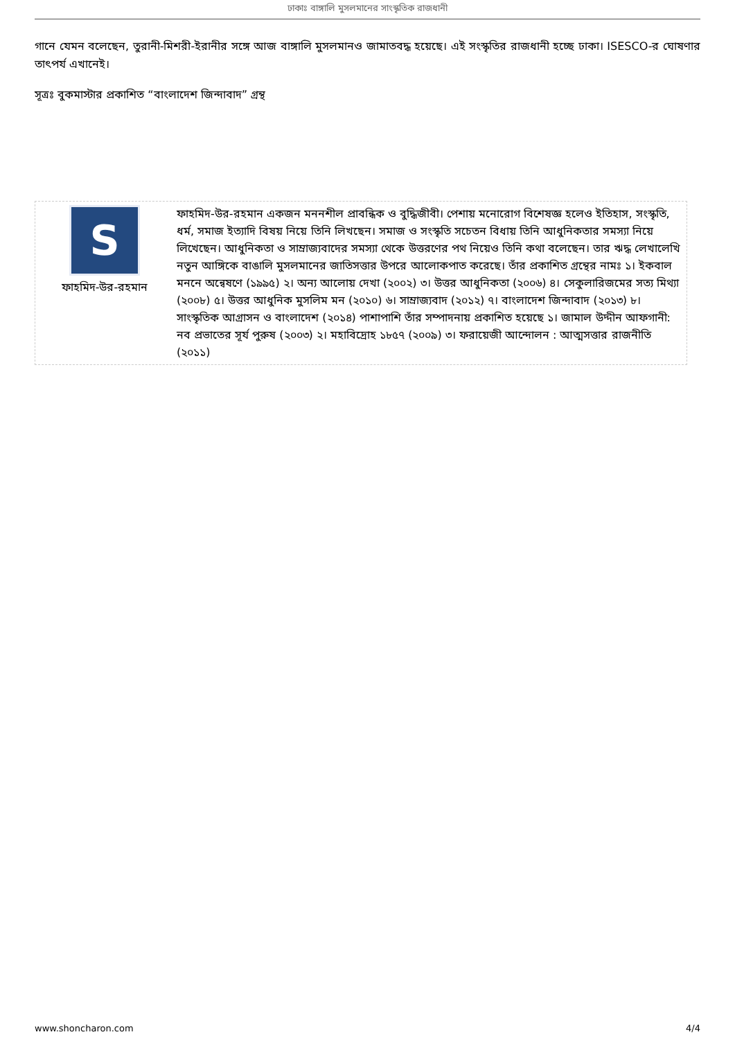ঢাকাঃ বাঙ্গালি মুসলমানের সাংস্কৃতিক রাজধানী
গানে যেমন বলেছেন, তুরানী-মিশরী-ইরানীর সঙ্গে আজ বাঙ্গালি মুসলমানও জামাতবদ্ধ হয়েছে। এই সংস্কৃতির রাজধানী হচ্ছে ঢাকা। ISESCO-র ঘোষণার তাৎপর্য এখানেই।
সূত্রঃ বুকমাস্টার প্রকাশিত “বাংলাদেশ জিন্দাবাদ” গ্রন্থ
S
ফাহমিদ-উর-রহমান
ফাহমিদ-উর-রহমান একজন মননশীল প্রাবন্ধিক ও বুদ্ধিজীবী। পেশায় মনোরোগ বিশেষজ্ঞ হলেও ইতিহাস, সংস্কৃতি, ধর্ম, সমাজ ইত্যাদি বিষয় নিয়ে তিনি লিখছেন। সমাজ ও সংস্কৃতি সচেতন বিধায় তিনি আধুনিকতার সমস্যা নিয়ে লিখেছেন। আধুনিকতা ও সাম্রাজ্যবাদের সমস্যা থেকে উত্তরণের পথ নিয়েও তিনি কথা বলেছেন। তার ঋদ্ধ লেখালেখি নতুন আঙ্গিকে বাঙালি মুসলমানের জাতিসত্তার উপরে আলোকপাত করেছে। তাঁর প্রকাশিত গ্রন্থের নামঃ ১। ইকবাল মননে অন্বেষণে (১৯৯৫) ২। অন্য আলোয় দেখা (২০০২) ৩। উত্তর আধুনিকতা (২০০৬) ৪। সেকুলারিজমের সত্য মিথ্যা (২০০৮) ৫। উত্তর আধুনিক মুসলিম মন (২০১০) ৬। সাম্রাজ্যবাদ (২০১২) ৭। বাংলাদেশ জিন্দাবাদ (২০১৩) ৮। সাংস্কৃতিক আগ্রাসন ও বাংলাদেশ (২০১৪) পাশাপাশি তাঁর সম্পাদনায় প্রকাশিত হয়েছে ১। জামাল উদ্দীন আফগানী: নব প্রভাতের সূর্য পুরুষ (২০০৩) ২। মহাবিদ্রোহ ১৮৫৭ (২০০৯) ৩। ফরায়েজী আন্দোলন : আত্মসত্তার রাজনীতি (২০১১)
www.shoncharon.com 4/4